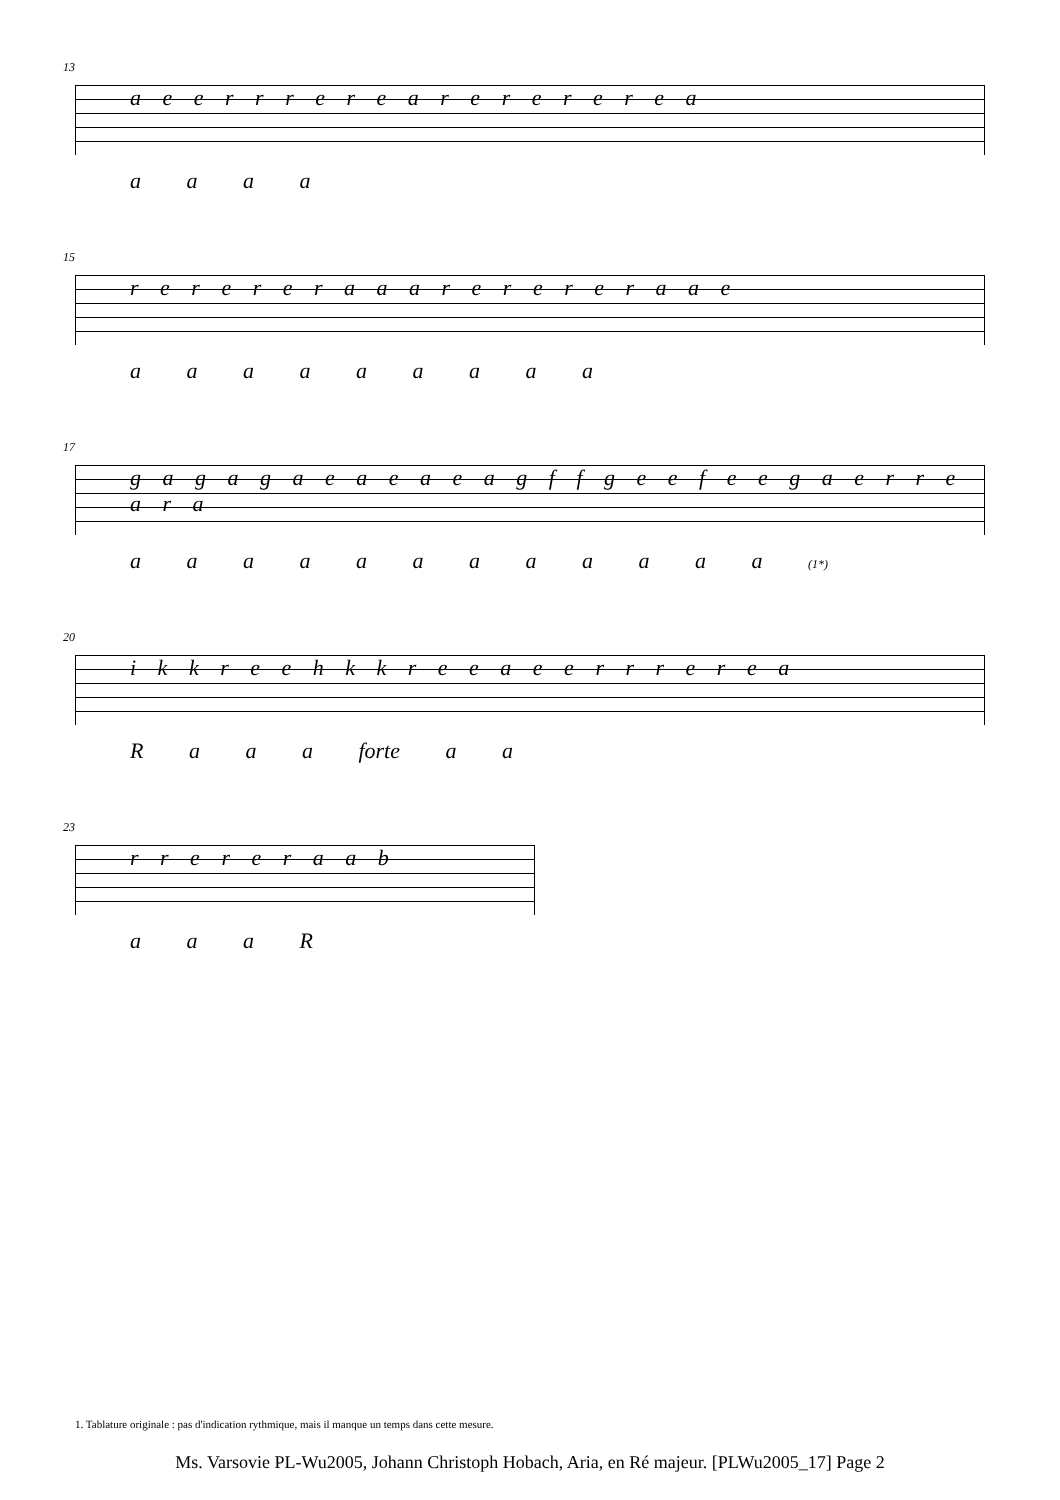13
a e e r r r e r e a r e r e r e r e a
a a a a
15
r e r e r e r a a a r e r e r e r a a e
a a a a a a a a a
17
g a g a g a e a e a e a g f f g e e f e e g a e r r e a r a
a a a a a a a a a a a a (1*)
20
i k k r e e h k k r e e a e e r r r e r e a
R a a a forte a a
23
r r e r e r a a b
a a a R
1. Tablature originale : pas d'indication rythmique, mais il manque un temps dans cette mesure.
Ms. Varsovie PL-Wu2005, Johann Christoph Hobach, Aria, en Ré majeur. [PLWu2005_17] Page 2